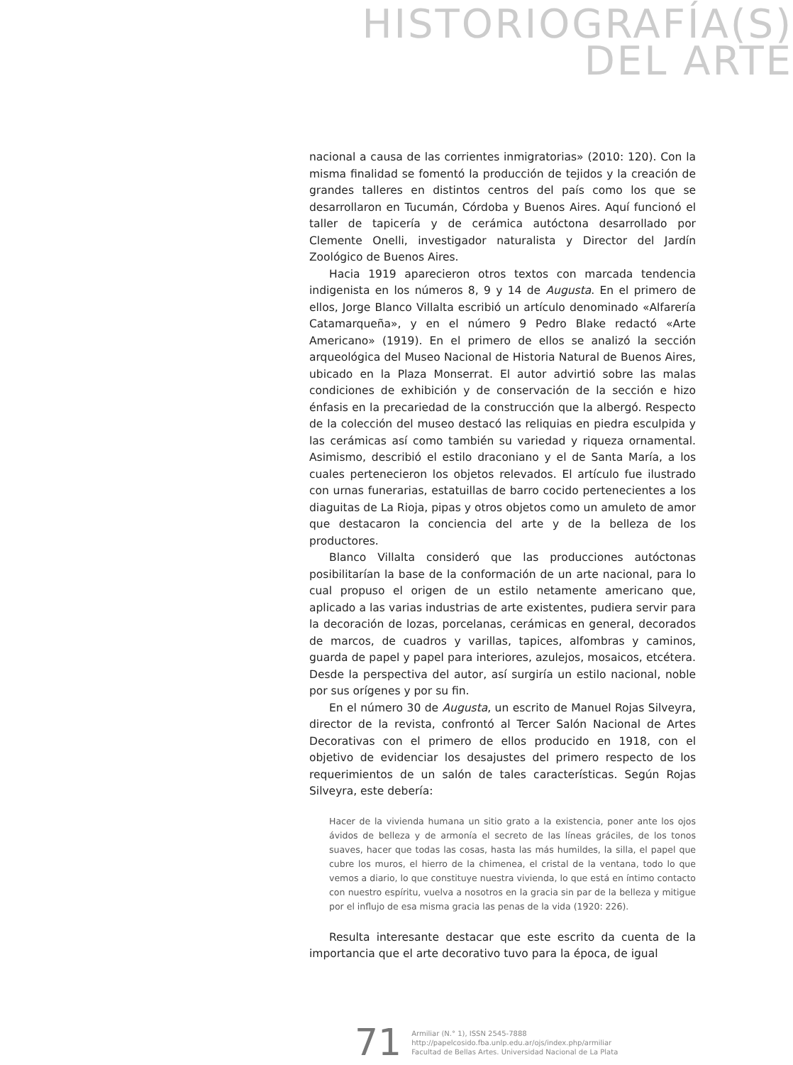HISTORIOGRAFÍA(S)
DEL ARTE
nacional a causa de las corrientes inmigratorias» (2010: 120). Con la misma finalidad se fomentó la producción de tejidos y la creación de grandes talleres en distintos centros del país como los que se desarrollaron en Tucumán, Córdoba y Buenos Aires. Aquí funcionó el taller de tapicería y de cerámica autóctona desarrollado por Clemente Onelli, investigador naturalista y Director del Jardín Zoológico de Buenos Aires.
Hacia 1919 aparecieron otros textos con marcada tendencia indigenista en los números 8, 9 y 14 de Augusta. En el primero de ellos, Jorge Blanco Villalta escribió un artículo denominado «Alfarería Catamarqueña», y en el número 9 Pedro Blake redactó «Arte Americano» (1919). En el primero de ellos se analizó la sección arqueológica del Museo Nacional de Historia Natural de Buenos Aires, ubicado en la Plaza Monserrat. El autor advirtió sobre las malas condiciones de exhibición y de conservación de la sección e hizo énfasis en la precariedad de la construcción que la albergó. Respecto de la colección del museo destacó las reliquias en piedra esculpida y las cerámicas así como también su variedad y riqueza ornamental. Asimismo, describió el estilo draconiano y el de Santa María, a los cuales pertenecieron los objetos relevados. El artículo fue ilustrado con urnas funerarias, estatuillas de barro cocido pertenecientes a los diaguitas de La Rioja, pipas y otros objetos como un amuleto de amor que destacaron la conciencia del arte y de la belleza de los productores.
Blanco Villalta consideró que las producciones autóctonas posibilitarían la base de la conformación de un arte nacional, para lo cual propuso el origen de un estilo netamente americano que, aplicado a las varias industrias de arte existentes, pudiera servir para la decoración de lozas, porcelanas, cerámicas en general, decorados de marcos, de cuadros y varillas, tapices, alfombras y caminos, guarda de papel y papel para interiores, azulejos, mosaicos, etcétera. Desde la perspectiva del autor, así surgiría un estilo nacional, noble por sus orígenes y por su fin.
En el número 30 de Augusta, un escrito de Manuel Rojas Silveyra, director de la revista, confrontó al Tercer Salón Nacional de Artes Decorativas con el primero de ellos producido en 1918, con el objetivo de evidenciar los desajustes del primero respecto de los requerimientos de un salón de tales características. Según Rojas Silveyra, este debería:
Hacer de la vivienda humana un sitio grato a la existencia, poner ante los ojos ávidos de belleza y de armonía el secreto de las líneas gráciles, de los tonos suaves, hacer que todas las cosas, hasta las más humildes, la silla, el papel que cubre los muros, el hierro de la chimenea, el cristal de la ventana, todo lo que vemos a diario, lo que constituye nuestra vivienda, lo que está en íntimo contacto con nuestro espíritu, vuelva a nosotros en la gracia sin par de la belleza y mitigue por el influjo de esa misma gracia las penas de la vida (1920: 226).
Resulta interesante destacar que este escrito da cuenta de la importancia que el arte decorativo tuvo para la época, de igual
71
Armiliar (N.° 1), ISSN 2545-7888
http://papelcosido.fba.unlp.edu.ar/ojs/index.php/armiliar
Facultad de Bellas Artes. Universidad Nacional de La Plata